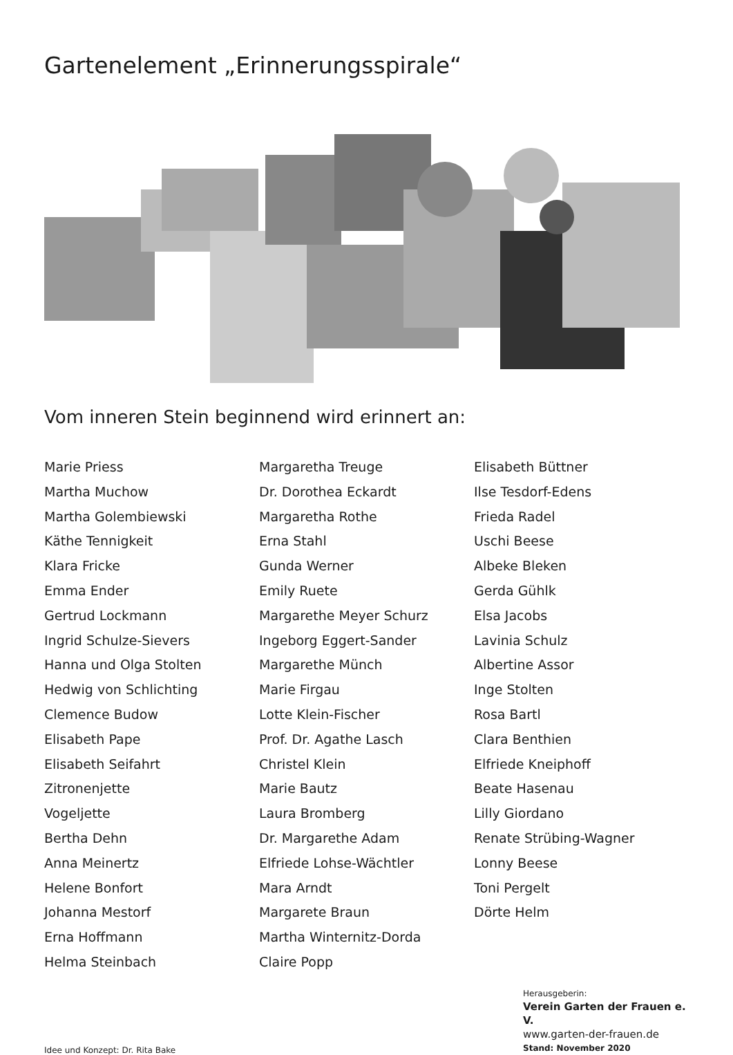Gartenelement „Erinnerungsspirale“
Vom inneren Stein beginnend wird erinnert an:
Marie Priess
Martha Muchow
Martha Golembiewski
Käthe Tennigkeit
Klara Fricke
Emma Ender
Gertrud Lockmann
Ingrid Schulze-Sievers
Hanna und Olga Stolten
Hedwig von Schlichting
Clemence Budow
Elisabeth Pape
Elisabeth Seifahrt
Zitronenjette
Vogeljette
Bertha Dehn
Anna Meinertz
Helene Bonfort
Johanna Mestorf
Erna Hoffmann
Helma Steinbach
Margaretha Treuge
Dr. Dorothea Eckardt
Margaretha Rothe
Erna Stahl
Gunda Werner
Emily Ruete
Margarethe Meyer Schurz
Ingeborg Eggert-Sander
Margarethe Münch
Marie Firgau
Lotte Klein-Fischer
Prof. Dr. Agathe Lasch
Christel Klein
Marie Bautz
Laura Bromberg
Dr. Margarethe Adam
Elfriede Lohse-Wächtler
Mara Arndt
Margarete Braun
Martha Winternitz-Dorda
Claire Popp
Elisabeth Büttner
Ilse Tesdorf-Edens
Frieda Radel
Uschi Beese
Albeke Bleken
Gerda Gühlk
Elsa Jacobs
Lavinia Schulz
Albertine Assor
Inge Stolten
Rosa Bartl
Clara Benthien
Elfriede Kneiphoff
Beate Hasenau
Lilly Giordano
Renate Strübing-Wagner
Lonny Beese
Toni Pergelt
Dörte Helm
Idee und Konzept: Dr. Rita Bake
Herausgeberin:
Verein Garten der Frauen e. V.
www.garten-der-frauen.de
Stand: November 2020